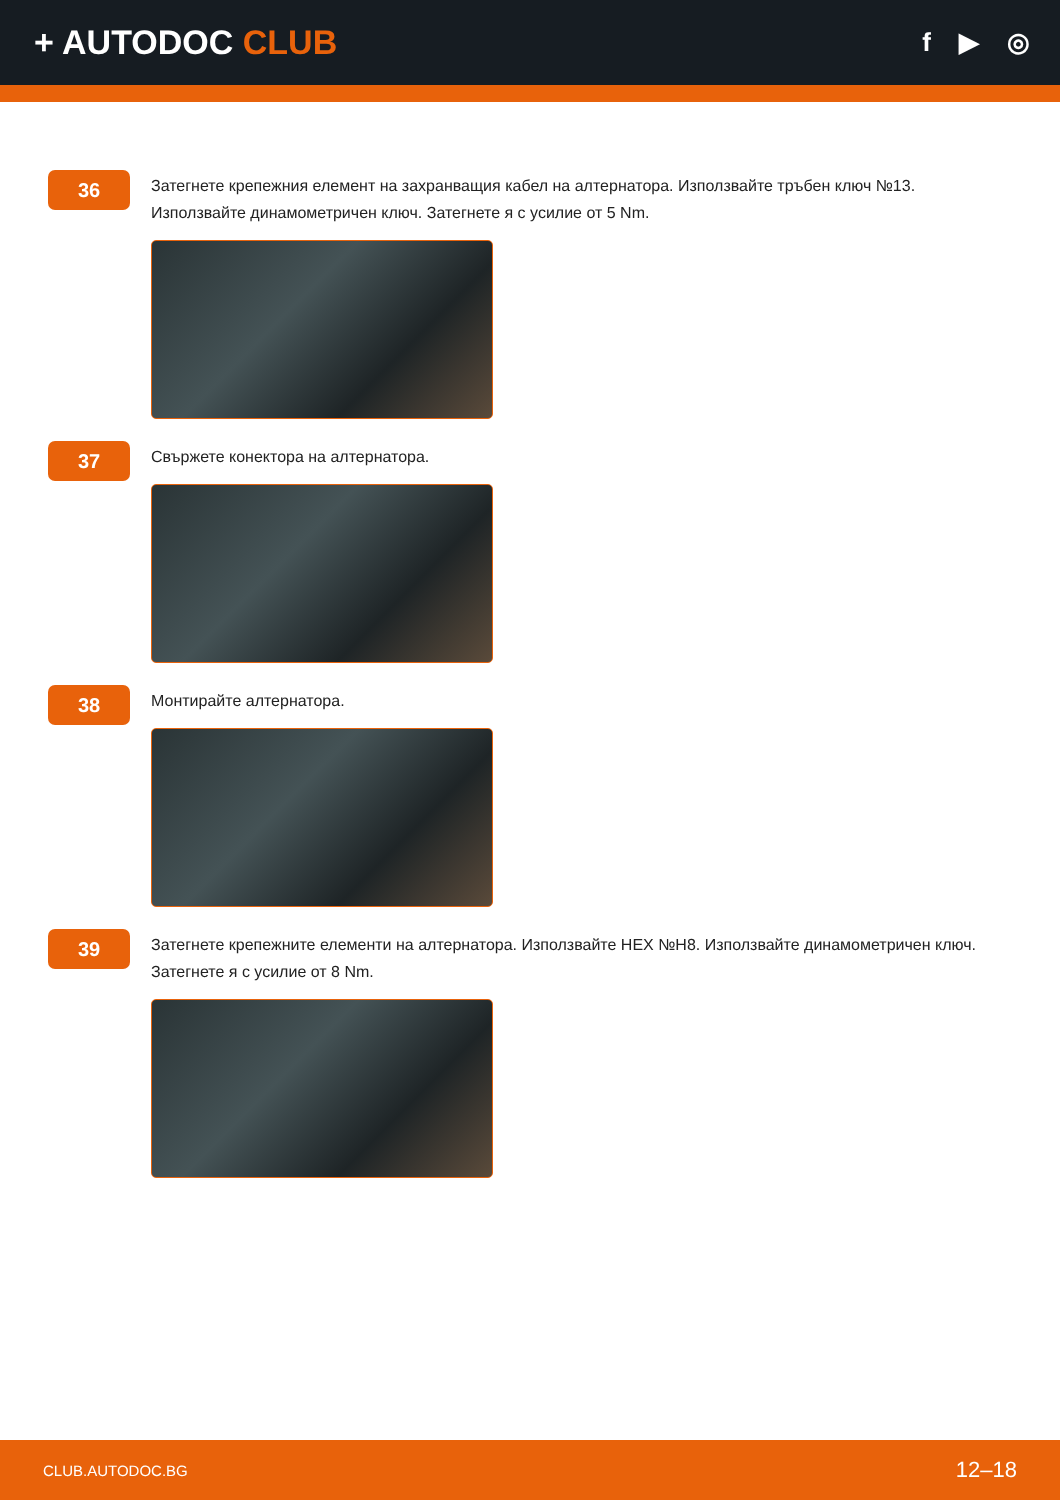+ AUTODOC CLUB
f ▶ ◎
36
Затегнете крепежния елемент на захранващия кабел на алтернатора. Използвайте тръбен ключ №13. Използвайте динамометричен ключ. Затегнете я с усилие от 5 Nm.
37
Свържете конектора на алтернатора.
38
Монтирайте алтернатора.
39
Затегнете крепежните елементи на алтернатора. Използвайте HEX №H8. Използвайте динамометричен ключ. Затегнете я с усилие от 8 Nm.
CLUB.AUTODOC.BG 12–18